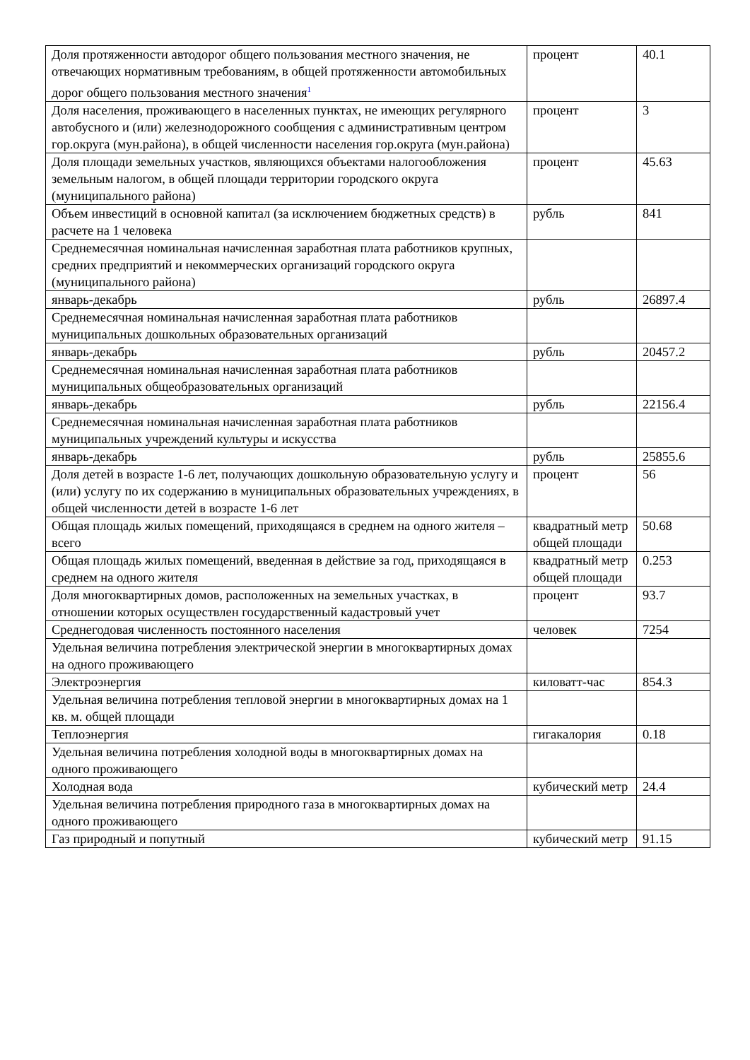| Доля протяженности автодорог общего пользования местного значения, не отвечающих нормативным требованиям, в общей протяженности автомобильных дорог общего пользования местного значения<sup>1</sup> | процент | 40.1 |
| Доля населения, проживающего в населенных пунктах, не имеющих регулярного автобусного и (или) железнодорожного сообщения с административным центром гор.округа (мун.района), в общей численности населения гор.округа (мун.района) | процент | 3 |
| Доля площади земельных участков, являющихся объектами налогообложения земельным налогом, в общей площади территории городского округа (муниципального района) | процент | 45.63 |
| Объем инвестиций в основной капитал (за исключением бюджетных средств) в расчете на 1 человека | рубль | 841 |
| Среднемесячная номинальная начисленная заработная плата работников крупных, средних предприятий и некоммерческих организаций городского округа (муниципального района) | | |
| январь-декабрь | рубль | 26897.4 |
| Среднемесячная номинальная начисленная заработная плата работников муниципальных дошкольных образовательных организаций | | |
| январь-декабрь | рубль | 20457.2 |
| Среднемесячная номинальная начисленная заработная плата работников муниципальных общеобразовательных организаций | | |
| январь-декабрь | рубль | 22156.4 |
| Среднемесячная номинальная начисленная заработная плата работников муниципальных учреждений культуры и искусства | | |
| январь-декабрь | рубль | 25855.6 |
| Доля детей в возрасте 1-6 лет, получающих дошкольную образовательную услугу и (или) услугу по их содержанию в муниципальных образовательных учреждениях, в общей численности детей в возрасте 1-6 лет | процент | 56 |
| Общая площадь жилых помещений, приходящаяся в среднем на одного жителя – всего | квадратный метр общей площади | 50.68 |
| Общая площадь жилых помещений, введенная в действие за год, приходящаяся в среднем на одного жителя | квадратный метр общей площади | 0.253 |
| Доля многоквартирных домов, расположенных на земельных участках, в отношении которых осуществлен государственный кадастровый учет | процент | 93.7 |
| Среднегодовая численность постоянного населения | человек | 7254 |
| Удельная величина потребления электрической энергии в многоквартирных домах на одного проживающего | | |
| Электроэнергия | киловатт-час | 854.3 |
| Удельная величина потребления тепловой энергии в многоквартирных домах на 1 кв. м. общей площади | | |
| Теплоэнергия | гигакалория | 0.18 |
| Удельная величина потребления холодной воды в многоквартирных домах на одного проживающего | | |
| Холодная вода | кубический метр | 24.4 |
| Удельная величина потребления природного газа в многоквартирных домах на одного проживающего | | |
| Газ природный и попутный | кубический метр | 91.15 |